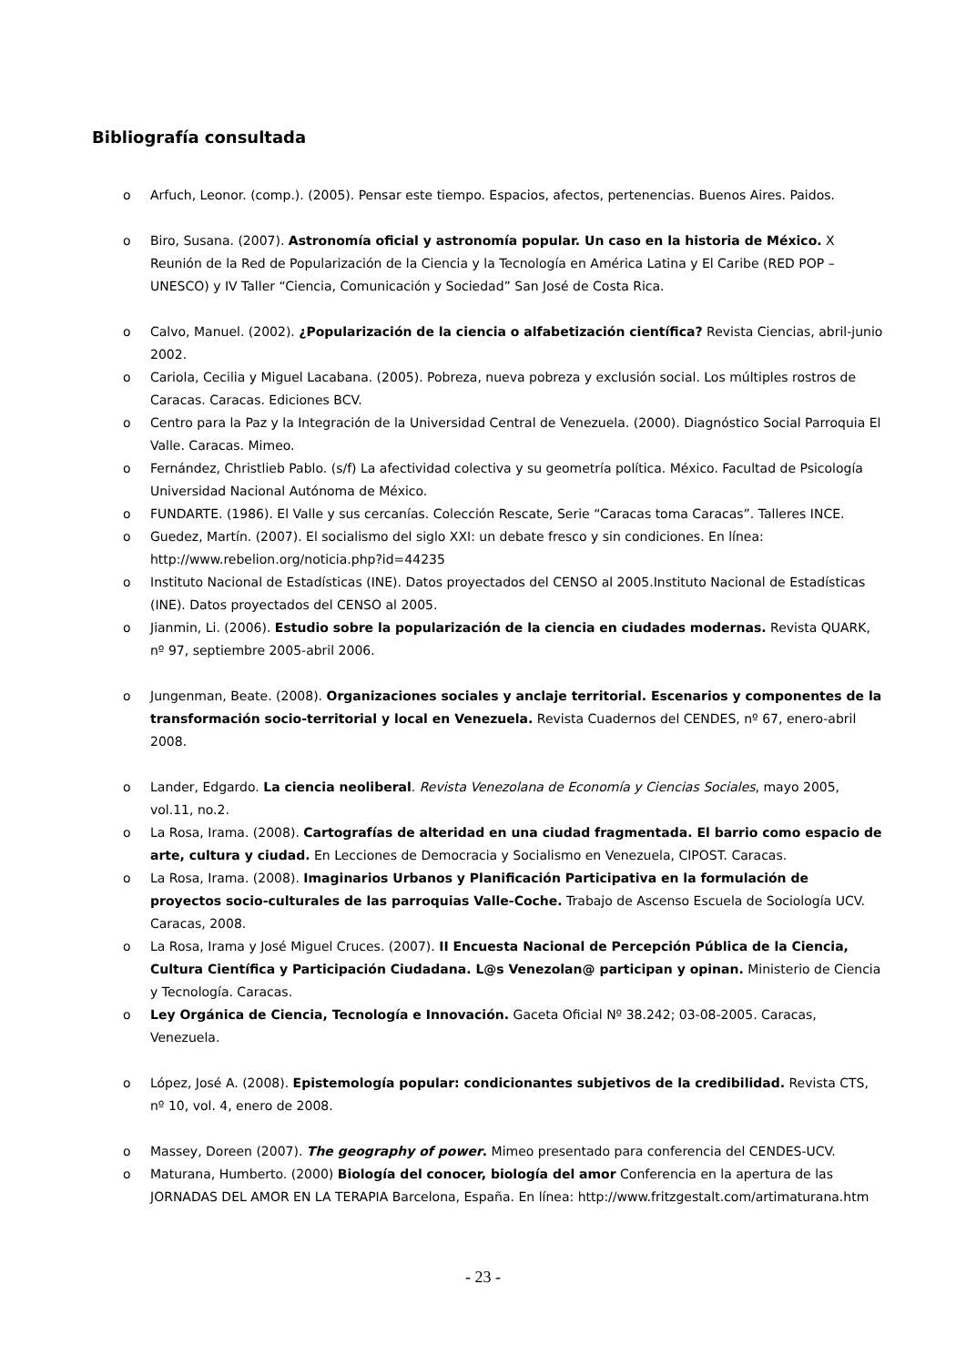Bibliografía consultada
o Arfuch, Leonor. (comp.). (2005). Pensar este tiempo. Espacios, afectos, pertenencias. Buenos Aires. Paidos.
o Biro, Susana. (2007). Astronomía oficial y astronomía popular. Un caso en la historia de México. X Reunión de la Red de Popularización de la Ciencia y la Tecnología en América Latina y El Caribe (RED POP – UNESCO) y IV Taller “Ciencia, Comunicación y Sociedad” San José de Costa Rica.
o Calvo, Manuel. (2002). ¿Popularización de la ciencia o alfabetización científica? Revista Ciencias, abril-junio 2002.
o Cariola, Cecilia y Miguel Lacabana. (2005). Pobreza, nueva pobreza y exclusión social. Los múltiples rostros de Caracas. Caracas. Ediciones BCV.
o Centro para la Paz y la Integración de la Universidad Central de Venezuela. (2000). Diagnóstico Social Parroquia El Valle. Caracas. Mimeo.
o Fernández, Christlieb Pablo. (s/f) La afectividad colectiva y su geometría política. México. Facultad de Psicología Universidad Nacional Autónoma de México.
o FUNDARTE. (1986). El Valle y sus cercanías. Colección Rescate, Serie “Caracas toma Caracas”. Talleres INCE.
o Guedez, Martín. (2007). El socialismo del siglo XXI: un debate fresco y sin condiciones. En línea: http://www.rebelion.org/noticia.php?id=44235
o Instituto Nacional de Estadísticas (INE). Datos proyectados del CENSO al 2005.Instituto Nacional de Estadísticas (INE). Datos proyectados del CENSO al 2005.
o Jianmin, Li. (2006). Estudio sobre la popularización de la ciencia en ciudades modernas. Revista QUARK, nº 97, septiembre 2005-abril 2006.
o Jungenman, Beate. (2008). Organizaciones sociales y anclaje territorial. Escenarios y componentes de la transformación socio-territorial y local en Venezuela. Revista Cuadernos del CENDES, nº 67, enero-abril 2008.
o Lander, Edgardo. La ciencia neoliberal. Revista Venezolana de Economía y Ciencias Sociales, mayo 2005, vol.11, no.2.
o La Rosa, Irama. (2008). Cartografías de alteridad en una ciudad fragmentada. El barrio como espacio de arte, cultura y ciudad. En Lecciones de Democracia y Socialismo en Venezuela, CIPOST. Caracas.
o La Rosa, Irama. (2008). Imaginarios Urbanos y Planificación Participativa en la formulación de proyectos socio-culturales de las parroquias Valle-Coche. Trabajo de Ascenso Escuela de Sociología UCV. Caracas, 2008.
o La Rosa, Irama y José Miguel Cruces. (2007). II Encuesta Nacional de Percepción Pública de la Ciencia, Cultura Científica y Participación Ciudadana. L@s Venezolan@ participan y opinan. Ministerio de Ciencia y Tecnología. Caracas.
o Ley Orgánica de Ciencia, Tecnología e Innovación. Gaceta Oficial Nº 38.242; 03-08-2005. Caracas, Venezuela.
o López, José A. (2008). Epistemología popular: condicionantes subjetivos de la credibilidad. Revista CTS, nº 10, vol. 4, enero de 2008.
o Massey, Doreen (2007). The geography of power. Mimeo presentado para conferencia del CENDES-UCV.
o Maturana, Humberto. (2000) Biología del conocer, biología del amor Conferencia en la apertura de las JORNADAS DEL AMOR EN LA TERAPIA Barcelona, España. En línea: http://www.fritzgestalt.com/artimaturana.htm
- 23 -